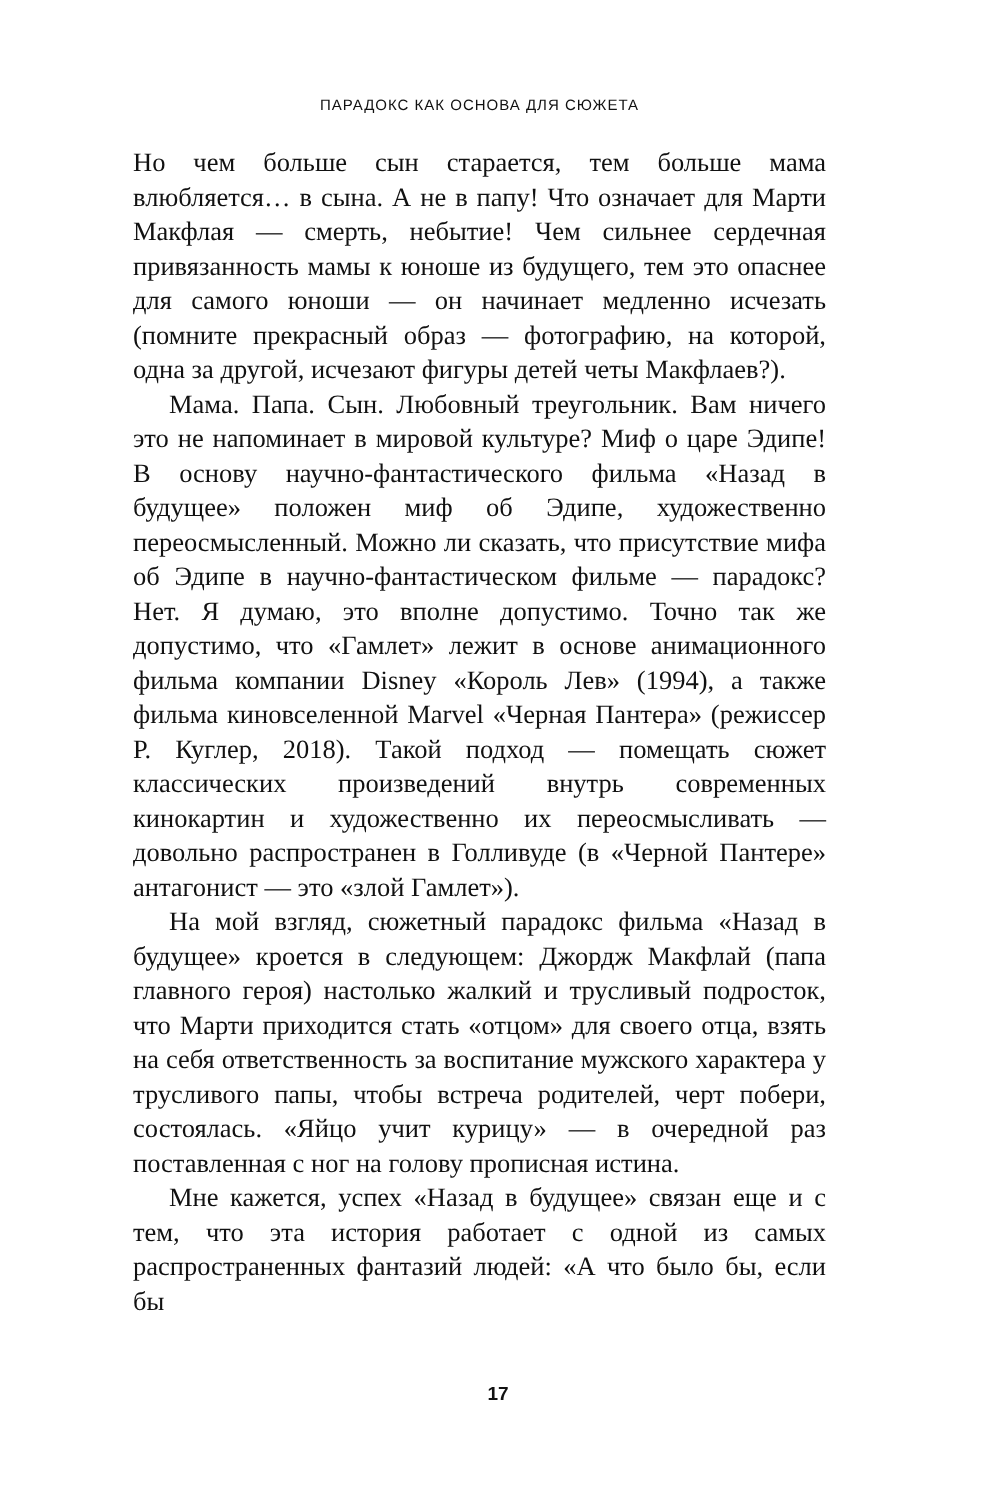ПАРАДОКС КАК ОСНОВА ДЛЯ СЮЖЕТА
Но чем больше сын старается, тем больше мама влюбляется… в сына. А не в папу! Что означает для Марти Макфлая — смерть, небытие! Чем сильнее сердечная привязанность мамы к юноше из будущего, тем это опаснее для самого юноши — он начинает медленно исчезать (помните прекрасный образ — фотографию, на которой, одна за другой, исчезают фигуры детей четы Макфлаев?).
Мама. Папа. Сын. Любовный треугольник. Вам ничего это не напоминает в мировой культуре? Миф о царе Эдипе! В основу научно-фантастического фильма «Назад в будущее» положен миф об Эдипе, художественно переосмысленный. Можно ли сказать, что присутствие мифа об Эдипе в научно-фантастическом фильме — парадокс? Нет. Я думаю, это вполне допустимо. Точно так же допустимо, что «Гамлет» лежит в основе анимационного фильма компании Disney «Король Лев» (1994), а также фильма киновселенной Marvel «Черная Пантера» (режиссер Р. Куглер, 2018). Такой подход — помещать сюжет классических произведений внутрь современных кинокартин и художественно их переосмысливать — довольно распространен в Голливуде (в «Черной Пантере» антагонист — это «злой Гамлет»).
На мой взгляд, сюжетный парадокс фильма «Назад в будущее» кроется в следующем: Джордж Макфлай (папа главного героя) настолько жалкий и трусливый подросток, что Марти приходится стать «отцом» для своего отца, взять на себя ответственность за воспитание мужского характера у трусливого папы, чтобы встреча родителей, черт побери, состоялась. «Яйцо учит курицу» — в очередной раз поставленная с ног на голову прописная истина.
Мне кажется, успех «Назад в будущее» связан еще и с тем, что эта история работает с одной из самых распространенных фантазий людей: «А что было бы, если бы
17